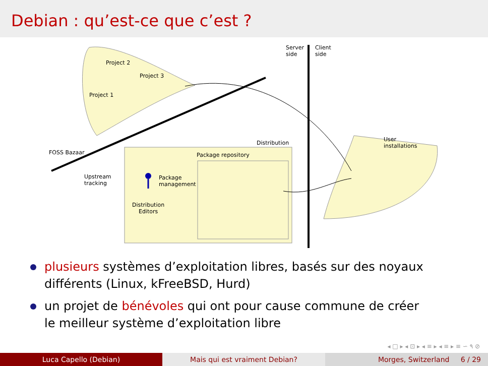Debian : qu’est-ce que c’est ?
Server
side
Client
side
Project 2
Project 3
Project 1
FOSS Bazaar
Distribution
Package repository
Upstream
tracking
Package
management
Distribution
Editors
User
installations
plusieurs systèmes d’exploitation libres, basés sur des noyaux différents (Linux, kFreeBSD, Hurd)
un projet de bénévoles qui ont pour cause commune de créer le meilleur système d’exploitation libre
◂ □ ▸ ◂ ⊡ ▸ ◂ ≡ ▸ ◂ ≡ ▸ ≡ ∽ ۹ ⊘
Luca Capello (Debian) Mais qui est vraiment Debian? Morges, Switzerland 6 / 29